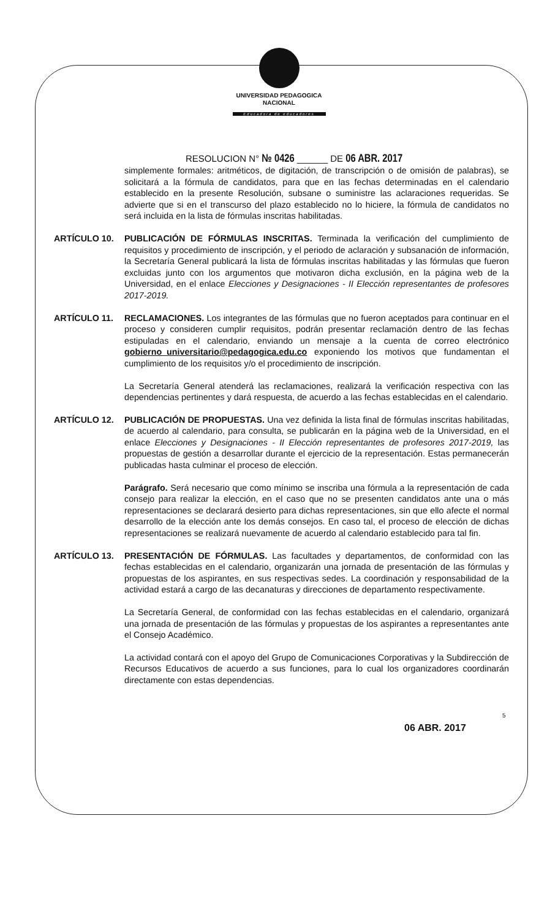UNIVERSIDAD PEDAGOGICA
NACIONAL
Educadora de educadores
RESOLUCION N° № 0426 ______ DE 06 ABR. 2017
simplemente formales: aritméticos, de digitación, de transcripción o de omisión de palabras), se solicitará a la fórmula de candidatos, para que en las fechas determinadas en el calendario establecido en la presente Resolución, subsane o suministre las aclaraciones requeridas. Se advierte que si en el transcurso del plazo establecido no lo hiciere, la fórmula de candidatos no será incluida en la lista de fórmulas inscritas habilitadas.
ARTÍCULO 10. PUBLICACIÓN DE FÓRMULAS INSCRITAS. Terminada la verificación del cumplimiento de requisitos y procedimiento de inscripción, y el periodo de aclaración y subsanación de información, la Secretaría General publicará la lista de fórmulas inscritas habilitadas y las fórmulas que fueron excluidas junto con los argumentos que motivaron dicha exclusión, en la página web de la Universidad, en el enlace Elecciones y Designaciones - II Elección representantes de profesores 2017-2019.
ARTÍCULO 11. RECLAMACIONES. Los integrantes de las fórmulas que no fueron aceptados para continuar en el proceso y consideren cumplir requisitos, podrán presentar reclamación dentro de las fechas estipuladas en el calendario, enviando un mensaje a la cuenta de correo electrónico gobierno_universitario@pedagogica.edu.co exponiendo los motivos que fundamentan el cumplimiento de los requisitos y/o el procedimiento de inscripción.
La Secretaría General atenderá las reclamaciones, realizará la verificación respectiva con las dependencias pertinentes y dará respuesta, de acuerdo a las fechas establecidas en el calendario.
ARTÍCULO 12. PUBLICACIÓN DE PROPUESTAS. Una vez definida la lista final de fórmulas inscritas habilitadas, de acuerdo al calendario, para consulta, se publicarán en la página web de la Universidad, en el enlace Elecciones y Designaciones - II Elección representantes de profesores 2017-2019, las propuestas de gestión a desarrollar durante el ejercicio de la representación. Estas permanecerán publicadas hasta culminar el proceso de elección.
Parágrafo. Será necesario que como mínimo se inscriba una fórmula a la representación de cada consejo para realizar la elección, en el caso que no se presenten candidatos ante una o más representaciones se declarará desierto para dichas representaciones, sin que ello afecte el normal desarrollo de la elección ante los demás consejos. En caso tal, el proceso de elección de dichas representaciones se realizará nuevamente de acuerdo al calendario establecido para tal fin.
ARTÍCULO 13. PRESENTACIÓN DE FÓRMULAS. Las facultades y departamentos, de conformidad con las fechas establecidas en el calendario, organizarán una jornada de presentación de las fórmulas y propuestas de los aspirantes, en sus respectivas sedes. La coordinación y responsabilidad de la actividad estará a cargo de las decanaturas y direcciones de departamento respectivamente.
La Secretaría General, de conformidad con las fechas establecidas en el calendario, organizará una jornada de presentación de las fórmulas y propuestas de los aspirantes a representantes ante el Consejo Académico.
La actividad contará con el apoyo del Grupo de Comunicaciones Corporativas y la Subdirección de Recursos Educativos de acuerdo a sus funciones, para lo cual los organizadores coordinarán directamente con estas dependencias.
5
06 ABR. 2017